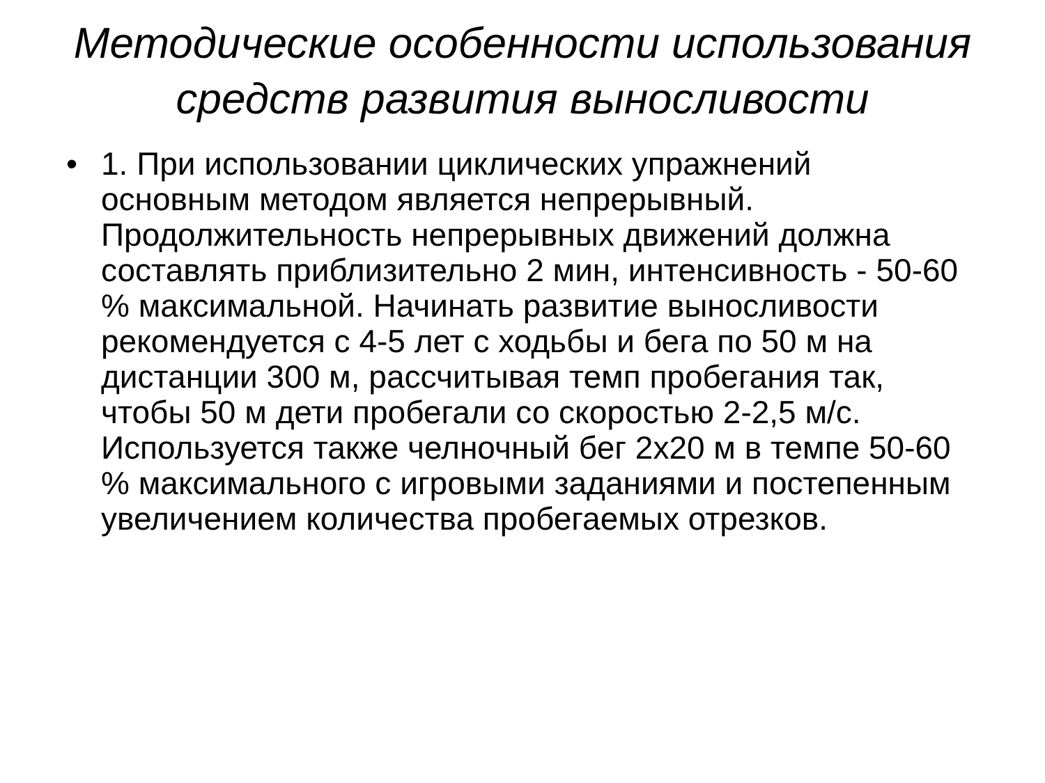Методические особенности использования средств развития выносливости
• 1. При использовании циклических упражнений основным методом является непрерывный. Продолжительность непрерывных движений должна составлять приблизительно 2 мин, интенсивность - 50-60 % максимальной. Начинать развитие выносливости рекомендуется с 4-5 лет с ходьбы и бега по 50 м на дистанции 300 м, рассчитывая темп пробегания так, чтобы 50 м дети пробегали со скоростью 2-2,5 м/с. Используется также челночный бег 2х20 м в темпе 50-60 % максимального с игровыми заданиями и постепенным увеличением количества пробегаемых отрезков.